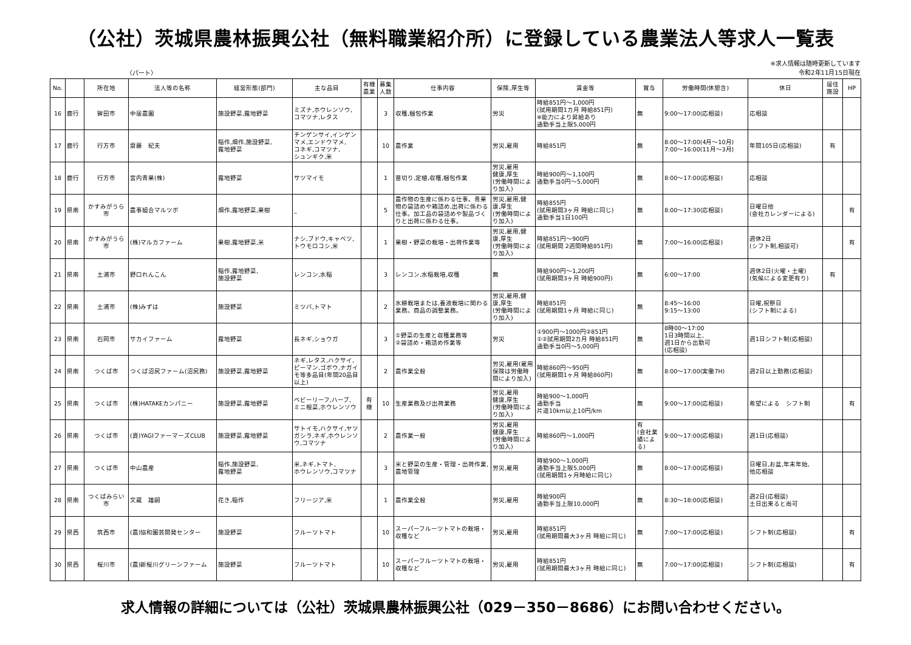（公社）茨城県農林振興公社（無料職業紹介所）に登録している農業法人等求人一覧表
〈パート〉
※求人情報は随時更新しています
令和2年11月15日現在
| No. | | 所在地 | 法人等の名称 | 経営形態(部門) | 主な品目 | 有機 農業 | 募集 人数 | 仕事内容 | 保険,厚生等 | 賃金等 | 賞与 | 労働時間(休憩含) | 休日 | 居住 施設 | HP |
| --- | --- | --- | --- | --- | --- | --- | --- | --- | --- | --- | --- | --- | --- | --- | --- |
| 16 | 鹿行 | 鉾田市 | 中居農園 | 施設野菜,露地野菜 | ミズナ,ホウレンソウ, コマツナ,レタス | | 3 | 収穫,梱包作業 | 労災 | 時給851円～1,000円 (試用期間1カ月 時給851円) ※能力により昇給あり 通勤手当上限5,000円 | 無 | 9:00～17:00(応相談) | 応相談 | | |
| 17 | 鹿行 | 行方市 | 齋藤 紀夫 | 稲作,畑作,施設野菜, 露地野菜 | チンゲンサイ,インゲンマメ,エンドウマメ, コネギ,コマツナ, シュンギク,米 | | 10 | 農作業 | 労災,雇用 | 時給851円 | 無 | 8:00～17:00(4月～10月) 7:00～16:00(11月～3月) | 年間105日(応相談) | 有 | |
| 18 | 鹿行 | 行方市 | 宮内青果(株) | 露地野菜 | サツマイモ | | 1 | 苗切り,定植,収穫,梱包作業 | 労災,雇用 健康,厚生 (労働時間により加入) | 時給900円～1,100円 通勤手当0円～5,000円 | 無 | 8:00～17:00(応相談) | 応相談 | | |
| 19 | 県南 | かすみがうら市 | 農事組合マルツボ | 畑作,露地野菜,果樹 | _ | | 5 | 農作物の生産に係わる仕事。青果物の袋詰めや箱詰め,出荷に係わる仕事。加工品の袋詰めや製品づくりと出荷に係わる仕事。 | 労災,雇用,健康,厚生 (労働時間により加入) | 時給855円 (試用期間3ヶ月 時給に同じ) 通勤手当1日100円 | 無 | 8:00～17:30(応相談) | 日曜日他 (会社カレンダーによる) | | 有 |
| 20 | 県南 | かすみがうら市 | (株)マルカファーム | 果樹,露地野菜,米 | ナシ,ブドウ,キャベツ, トウモロコシ,米 | | 1 | 果樹・野菜の栽培・出荷作業等 | 労災,雇用,健康,厚生 (労働時間により加入) | 時給851円～900円 (試用期間 2週間時給851円) | 無 | 7:00～16:00(応相談) | 週休2日 (シフト制,相談可) | | 有 |
| 21 | 県南 | 土浦市 | 野口れんこん | 稲作,露地野菜, 施設野菜 | レンコン,水稲 | | 3 | レンコン,水稲栽培,収穫 | 無 | 時給900円～1,200円 (試用期間3ヶ月 時給900円) | 無 | 6:00～17:00 | 週休2日(火曜・土曜) (気候による変更有り) | 有 | |
| 22 | 県南 | 土浦市 | (株)みずは | 施設野菜 | ミツバ,トマト | | 2 | 水耕栽培または,養液栽培に関わる業務。商品の調整業務。 | 労災,雇用,健康,厚生 (労働時間により加入) | 時給851円 (試用期間1ヶ月 時給に同じ) | 無 | 8:45～16:00 9:15～13:00 | 日曜,祝祭日 (シフト制による) | | |
| 23 | 県南 | 石岡市 | サカイファーム | 露地野菜 | 長ネギ,ショウガ | | 3 | ①野菜の生産と収穫業務等 ②袋詰め・箱詰め作業等 | 労災 | ①900円～1000円②851円 ①②試用期間2カ月 時給851円 通勤手当0円～5,000円 | 無 | 8時00～17:00 1日3時間以上, 週1日から出勤可 (応相談) | 週1日シフト制(応相談) | | |
| 24 | 県南 | つくば市 | つくば沼尻ファーム(沼尻務) | 施設野菜,露地野菜 | ネギ,レタス,ハクサイ,ピーマン,ゴボウ,ナガイモ等多品目(年間20品目以上) | | 2 | 農作業全般 | 労災,雇用(雇用保険は労働時間により加入) | 時給860円～950円 (試用期間1ヶ月 時給860円) | 無 | 8:00～17:00(実働7H) | 週2日以上勤務(応相談) | | |
| 25 | 県南 | つくば市 | (株)HATAKEカンパニー | 施設野菜,露地野菜 | ベビーリーフ,ハーブ, ミニ根菜,ホウレンソウ | 有 機 | 10 | 生産業務及び出荷業務 | 労災,雇用 健康,厚生 (労働時間により加入) | 時給900～1,000円 通勤手当 片道10km以上10円/km | 無 | 9:00～17:00(応相談) | 希望による シフト制 | | 有 |
| 26 | 県南 | つくば市 | (資)YAGIファーマーズCLUB | 施設野菜,露地野菜 | サトイモ,ハクサイ,ヤツガシラ,ネギ,ホウレンソウ,コマツナ | | 2 | 農作業一般 | 労災,雇用 健康,厚生 (労働時間により加入) | 時給860円～1,000円 | 有 (会社業績による) | 9:00～17:00(応相談) | 週1日(応相談) | | |
| 27 | 県南 | つくば市 | 中山農産 | 稲作,施設野菜, 露地野菜 | 米,ネギ,トマト, ホウレンソウ,コマツナ | | 3 | 米と野菜の生産・管理・出荷作業,農地管理 | 労災,雇用 | 時給900～1,000円 通勤手当上限5,000円 (試用期間1ヶ月時給に同じ) | 無 | 8:00～17:00(応相談) | 日曜日,お盆,年末年始, 他応相談 | | |
| 28 | 県南 | つくばみらい市 | 文蔵 雄嗣 | 花き,稲作 | フリージア,米 | | 1 | 農作業全般 | 労災,雇用 | 時給900円 通勤手当上限10,000円 | 無 | 8:30～18:00(応相談) | 週2日(応相談) 土日出来ると尚可 | | |
| 29 | 県西 | 筑西市 | (農)協和園芸開発センター | 施設野菜 | フルーツトマト | | 10 | スーパーフルーツトマトの栽培・収穫など | 労災,雇用 | 時給851円 (試用期間最大3ヶ月 時給に同じ) | 無 | 7:00～17:00(応相談) | シフト制(応相談) | | 有 |
| 30 | 県西 | 桜川市 | (農)新桜川グリーンファーム | 施設野菜 | フルーツトマト | | 10 | スーパーフルーツトマトの栽培・収穫など | 労災,雇用 | 時給851円 (試用期間最大3ヶ月 時給に同じ) | 無 | 7:00～17:00(応相談) | シフト制(応相談) | | 有 |
求人情報の詳細については（公社）茨城県農林振興公社（029－350－8686）にお問い合わせください。